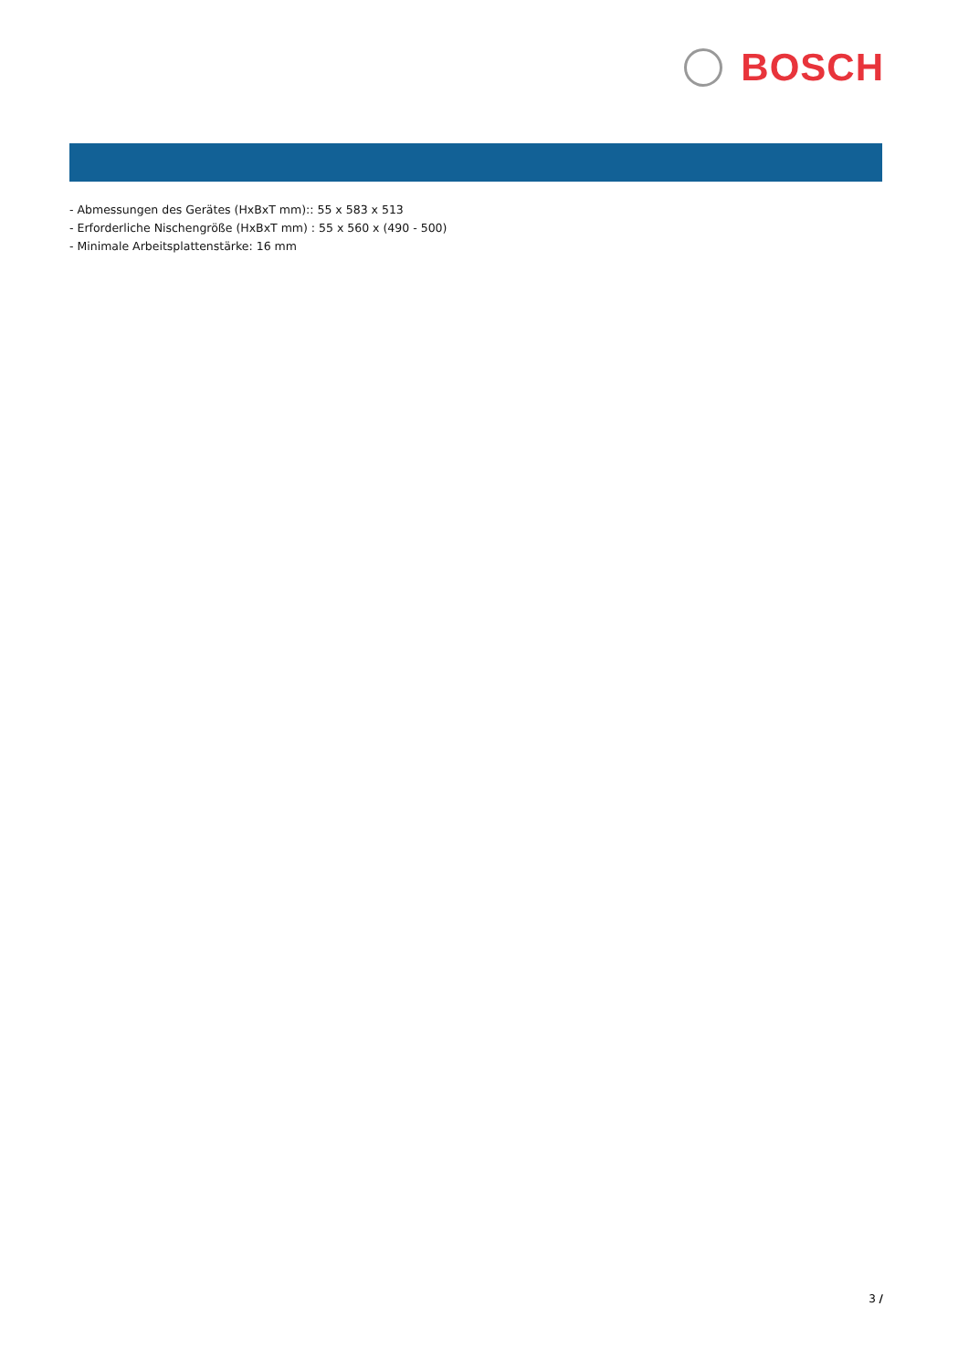BOSCH
- Abmessungen des Gerätes (HxBxT mm):: 55 x 583 x 513
- Erforderliche Nischengröße (HxBxT mm) : 55 x 560 x (490 - 500)
- Minimale Arbeitsplattenstärke: 16 mm
3 /